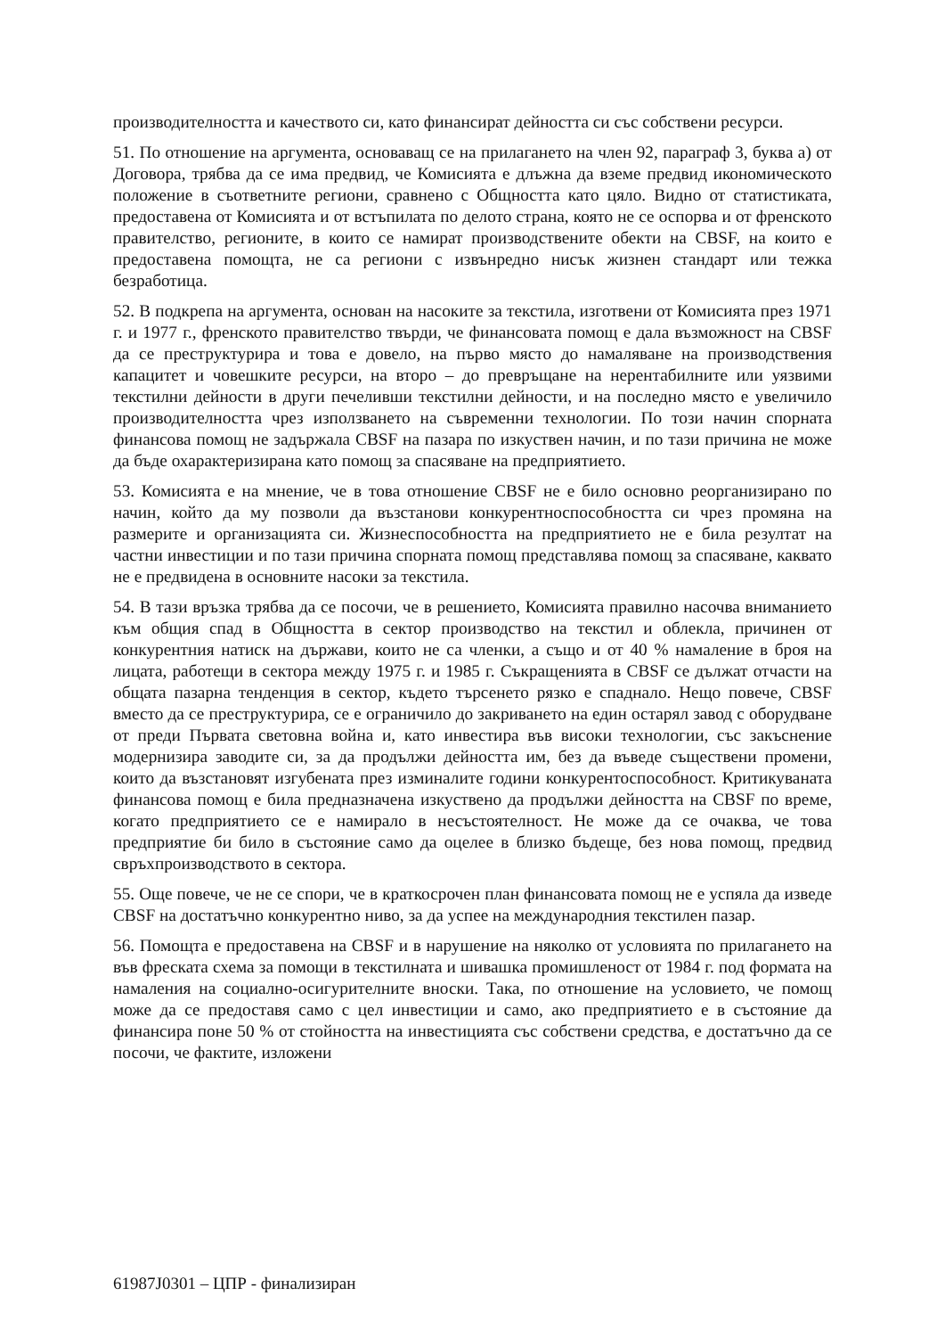производителността и качеството си, като финансират дейността си със собствени ресурси.
51. По отношение на аргумента, основаващ се на прилагането на член 92, параграф 3, буква а) от Договора, трябва да се има предвид, че Комисията е длъжна да вземе предвид икономическото положение в съответните региони, сравнено с Общността като цяло. Видно от статистиката, предоставена от Комисията и от встъпилата по делото страна, която не се оспорва и от френското правителство, регионите, в които се намират производствените обекти на CBSF, на които е предоставена помощта, не са региони с извънредно нисък жизнен стандарт или тежка безработица.
52. В подкрепа на аргумента, основан на насоките за текстила, изготвени от Комисията през 1971 г. и 1977 г., френското правителство твърди, че финансовата помощ е дала възможност на CBSF да се преструктурира и това е довело, на първо място до намаляване на производствения капацитет и човешките ресурси, на второ – до превръщане на нерентабилните или уязвими текстилни дейности в други печеливши текстилни дейности, и на последно място е увеличило производителността чрез използването на съвременни технологии. По този начин спорната финансова помощ не задържала CBSF на пазара по изкуствен начин, и по тази причина не може да бъде охарактеризирана като помощ за спасяване на предприятието.
53. Комисията е на мнение, че в това отношение CBSF не е било основно реорганизирано по начин, който да му позволи да възстанови конкурентноспособността си чрез промяна на размерите и организацията си. Жизнеспособността на предприятието не е била резултат на частни инвестиции и по тази причина спорната помощ представлява помощ за спасяване, каквато не е предвидена в основните насоки за текстила.
54. В тази връзка трябва да се посочи, че в решението, Комисията правилно насочва вниманието към общия спад в Общността в сектор производство на текстил и облекла, причинен от конкурентния натиск на държави, които не са членки, а също и от 40 % намаление в броя на лицата, работещи в сектора между 1975 г. и 1985 г. Съкращенията в CBSF се дължат отчасти на общата пазарна тенденция в сектор, където търсенето рязко е спаднало. Нещо повече, CBSF вместо да се преструктурира, се е ограничило до закриването на един остарял завод с оборудване от преди Първата световна война и, като инвестира във високи технологии, със закъснение модернизира заводите си, за да продължи дейността им, без да въведе съществени промени, които да възстановят изгубената през изминалите години конкурентоспособност. Критикуваната финансова помощ е била предназначена изкуствено да продължи дейността на CBSF по време, когато предприятието се е намирало в несъстоятелност. Не може да се очаква, че това предприятие би било в състояние само да оцелее в близко бъдеще, без нова помощ, предвид свръхпроизводството в сектора.
55. Още повече, че не се спори, че в краткосрочен план финансовата помощ не е успяла да изведе CBSF на достатъчно конкурентно ниво, за да успее на международния текстилен пазар.
56. Помощта е предоставена на CBSF и в нарушение на няколко от условията по прилагането на във фреската схема за помощи в текстилната и шивашка промишленост от 1984 г. под формата на намаления на социално-осигурителните вноски. Така, по отношение на условието, че помощ може да се предоставя само с цел инвестиции и само, ако предприятието е в състояние да финансира поне 50 % от стойността на инвестицията със собствени средства, е достатъчно да се посочи, че фактите, изложени
61987J0301 – ЦПР - финализиран